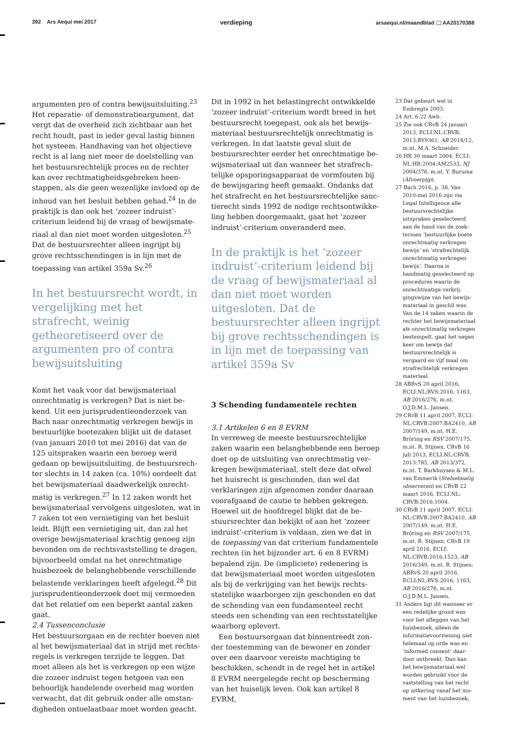392 Ars Aequi mei 2017 verdieping arsaequi.nl/maandblad 🗀 AA20170388
argumenten pro of contra bewijsuitsluiting.<sup>23</sup> Het reparatie- of demonstratieargument, dat vergt dat de overheid zich zichtbaar aan het recht houdt, past in ieder geval lastig binnen het systeem. Handhaving van het objectieve recht is al lang niet meer de doelstelling van het bestuursrechtelijk proces en de rechter kan over rechtmatigheidsgebreken heen­stappen, als die geen wezenlijke invloed op de inhoud van het besluit hebben gehad.<sup>24</sup> In de praktijk is dan ook het ‘zozeer indruist’-criterium leidend bij de vraag of bewijsmate­riaal al dan niet moet worden uitgesloten.<sup>25</sup> Dat de bestuursrechter alleen ingrijpt bij grove rechtsschendingen is in lijn met de toepassing van artikel 359a Sv.<sup>26</sup>
In het bestuursrecht wordt, in vergelijking met het strafrecht, weinig getheoretiseerd over de argumenten pro of contra bewijsuitsluiting
Komt het vaak voor dat bewijsmateriaal onrechtmatig is verkregen? Dat is niet be­kend. Uit een jurisprudentieonderzoek van Bach naar onrechtmatig verkregen bewijs in bestuurlijke boetezaken blijkt uit de data­set (van januari 2010 tot mei 2016) dat van de 125 uitspraken waarin een beroep werd gedaan op bewijsuitsluiting, de bestuursrech­ter slechts in 14 zaken (ca. 10%) oordeelt dat het bewijsmateriaal daadwerkelijk onrecht­matig is verkregen.<sup>27</sup> In 12 zaken wordt het bewijsmateriaal vervolgens uitgesloten, wat in 7 zaken tot een vernietiging van het besluit leidt. Blijft een vernietiging uit, dan zal het overige bewijsmateriaal krachtig genoeg zijn bevonden om de rechtsvaststelling te dragen, bijvoorbeeld omdat na het onrechtmatige huisbezoek de belanghebbende verschillende belastende verklaringen heeft afgelegd.<sup>28</sup> Dit jurisprudentieonderzoek doet mij vermoeden dat het relatief om een beperkt aantal zaken gaat.
2.4 Tussenconclusie
Het bestuursorgaan en de rechter hoeven niet al het bewijsmateriaal dat in strijd met rechts­regels is verkregen terzijde te leggen. Dat moet alleen als het is verkregen op een wijze die zozeer indruist tegen hetgeen van een behoorlijk handelende overheid mag worden verwacht, dat dit gebruik onder alle omstan­digheden ontoelaatbaar moet worden geacht.
Dit in 1992 in het belastingrecht ontwikkelde ‘zozeer indruist’-criterium wordt breed in het bestuursrecht toegepast, ook als het bewijs­materiaal bestuursrechtelijk onrechtmatig is verkregen. In dat laatste geval sluit de bestuursrechter eerder het onrechtmatige be­wijsmateriaal uit dan wanneer het strafrech­telijke opsporingsapparaat de vormfouten bij de bewijsgaring heeft gemaakt. Ondanks dat het strafrecht en het bestuursrechtelijke sanc­tierecht sinds 1992 de nodige rechtsontwikke­ling hebben doorgemaakt, gaat het ‘zozeer indruist’-criterium onveranderd mee.
In de praktijk is het ‘zozeer indruist’-criterium leidend bij de vraag of bewijsmateriaal al dan niet moet worden uitgesloten. Dat de bestuursrechter alleen ingrijpt bij grove rechtsschendingen is in lijn met de toepassing van artikel 359a Sv
3 Schending fundamentele rechten
3.1 Artikelen 6 en 8 EVRM
In verreweg de meeste bestuursrechtelijke zaken waarin een belanghebbende een beroep doet op de uitsluiting van onrechtmatig ver­kregen bewijsmateriaal, stelt deze dat ofwel het huisrecht is geschonden, dan wel dat verklaringen zijn afgenomen zonder daaraan voorafgaand de cautie te hebben gekregen. Hoewel uit de hoofdregel blijkt dat de be­stuursrechter dan bekijkt of aan het ‘zozeer indruist’-criterium is voldaan, zien we dat in de toepassing van dat criterium fundamentele rechten (in het bijzonder art. 6 en 8 EVRM) bepalend zijn. De (impliciete) redenering is dat bewijsmateriaal moet worden uitgesloten als bij de verkrijging van het bewijs rechts­statelijke waarborgen zijn geschonden en dat de schending van een fundamenteel recht steeds een schending van een rechtsstatelijke waarborg oplevert.
Een bestuursorgaan dat binnentreedt zon­der toestemming van de bewoner en zonder over een daarvoor vereiste machtiging te beschikken, schendt in de regel het in artikel 8 EVRM neergelegde recht op bescherming van het huiselijk leven. Ook kan artikel 8 EVRM,
23 Dat gebeurt wel in Embregts 2003.
24 Art. 6:22 Awb.
25 Zie ook CRvB 24 januari 2013, ECLI:NL:CRVB: 2013:BY9361, AB 2014/12, m.nt. M.A. Schneider.
26 HR 30 maart 2004, ECLI: NL:HR:2004:AM2533, NJ 2004/376, m.nt. Y. Buruma (Afvoerpijp).
27 Bach 2016, p. 38. Van 2010-mei 2016 zijn via Legal Intelligence alle bestuursrechtelijke uitspraken geselecteerd aan de hand van de zoek­termen ‘bestuurlijke boete onrechtmatig verkregen bewijs’ en ‘strafrechtelijk onrechtmatig verkregen bewijs’. Daarna is handmatig geselecteerd op procedures waarin de onrechtmatige verkrij­gingswijze van het bewijs­materiaal in geschil was. Van de 14 zaken waarin de rechter het bewijs­materiaal als onrechtmatig verkregen bestempelt, gaat het negen keer om bewijs dat bestuursrechtelijk is vergaard en vijf maal om strafrechtelijk verkregen materiaal.
28 ABRvS 20 april 2016, ECLI:NL:RVS:2016: 1163, AB 2016/276, m.nt. O.J.D.M.L. Jansen.
29 CRvB 11 april 2007, ECLI: NL:CRVB:2007:BA2410, AB 2007/149, m.nt. H.E. Bröring en RSV 2007/175, m.nt. R. Stijnen, CRvB 16 juli 2013, ECLI:NL:CRVB: 2013:785, AB 2013/372, m.nt. T. Barkhuysen & M.L. van Emmerik (Stelsel­matig observeren) en CRvB 22 maart 2016, ECLI:NL: CRVB:2016:1004.
30 CRvB 11 april 2007, ECLI: NL:CRVB:2007:BA2410, AB 2007/149, m.nt. H.E. Bröring en RSV 2007/175, m.nt. R. Stijnen; CRvB 19 april 2016, ECLI: NL:CRVB:2016:1523, AB 2016/349, m.nt. R. Stijnen; ABRvS 20 april 2016, ECLI:NL:RVS:2016: 1163, AB 2016/276, m.nt. O.J.D.M.L. Jansen.
31 Anders ligt dit wanneer er een redelijke grond was voor het afleggen van het huisbezoek, alleen de informatievoorziening niet helemaal op orde was en ‘informed consent’ daar­door ontbreekt. Dan kan het bewijsmateriaal wel worden gebruikt voor de vaststelling van het recht op uitkering vanaf het mo­ment van het huisbezoek,